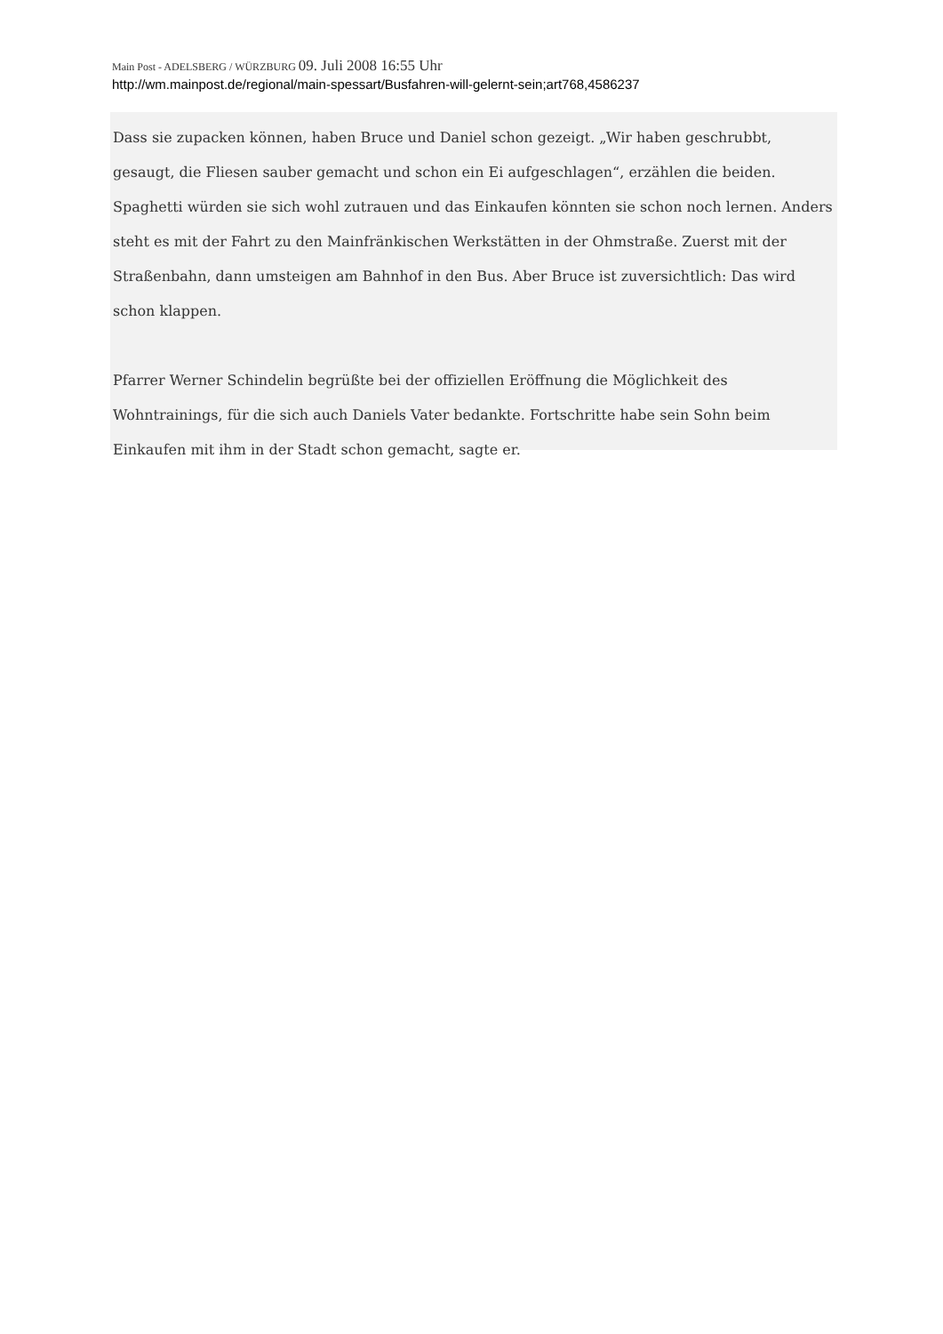Main Post - ADELSBERG / WÜRZBURG 09. Juli 2008 16:55 Uhr
http://wm.mainpost.de/regional/main-spessart/Busfahren-will-gelernt-sein;art768,4586237
Dass sie zupacken können, haben Bruce und Daniel schon gezeigt. „Wir haben geschrubbt, gesaugt, die Fliesen sauber gemacht und schon ein Ei aufgeschlagen“, erzählen die beiden. Spaghetti würden sie sich wohl zutrauen und das Einkaufen könnten sie schon noch lernen. Anders steht es mit der Fahrt zu den Mainfränkischen Werkstätten in der Ohmstraße. Zuerst mit der Straßenbahn, dann umsteigen am Bahnhof in den Bus. Aber Bruce ist zuversichtlich: Das wird schon klappen.
Pfarrer Werner Schindelin begrüßte bei der offiziellen Eröffnung die Möglichkeit des Wohntrainings, für die sich auch Daniels Vater bedankte. Fortschritte habe sein Sohn beim Einkaufen mit ihm in der Stadt schon gemacht, sagte er.